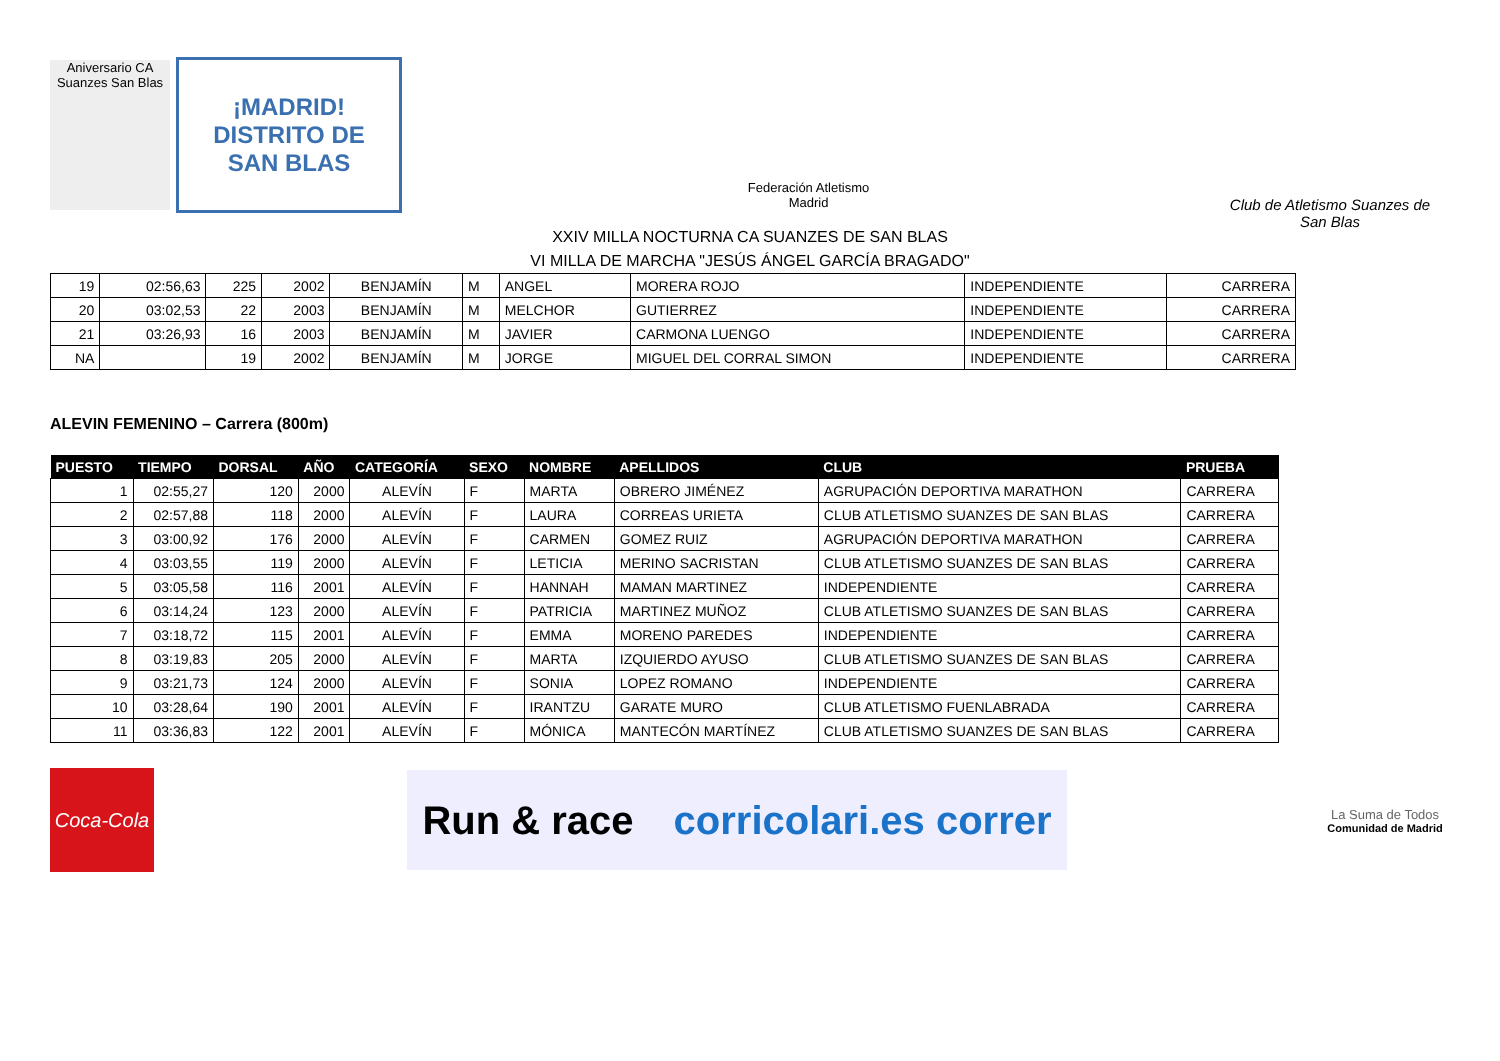Aniversario CA Suanzes San Blas
¡MADRID!
DISTRITO DE
SAN BLAS
Federación Atletismo Madrid
Club de Atletismo Suanzes de San Blas
XXIV MILLA NOCTURNA CA SUANZES DE SAN BLAS
VI MILLA DE MARCHA "JESÚS ÁNGEL GARCÍA BRAGADO"
| 19 | 02:56,63 | 225 | 2002 | BENJAMÍN | M | ANGEL | MORERA ROJO | INDEPENDIENTE | CARRERA |
| 20 | 03:02,53 | 22 | 2003 | BENJAMÍN | M | MELCHOR | GUTIERREZ | INDEPENDIENTE | CARRERA |
| 21 | 03:26,93 | 16 | 2003 | BENJAMÍN | M | JAVIER | CARMONA LUENGO | INDEPENDIENTE | CARRERA |
| NA | | 19 | 2002 | BENJAMÍN | M | JORGE | MIGUEL DEL CORRAL SIMON | INDEPENDIENTE | CARRERA |
ALEVIN FEMENINO – Carrera (800m)
| PUESTO | TIEMPO | DORSAL | AÑO | CATEGORÍA | SEXO | NOMBRE | APELLIDOS | CLUB | PRUEBA |
| --- | --- | --- | --- | --- | --- | --- | --- | --- | --- |
| 1 | 02:55,27 | 120 | 2000 | ALEVÍN | F | MARTA | OBRERO JIMÉNEZ | AGRUPACIÓN DEPORTIVA MARATHON | CARRERA |
| 2 | 02:57,88 | 118 | 2000 | ALEVÍN | F | LAURA | CORREAS URIETA | CLUB ATLETISMO SUANZES DE SAN BLAS | CARRERA |
| 3 | 03:00,92 | 176 | 2000 | ALEVÍN | F | CARMEN | GOMEZ RUIZ | AGRUPACIÓN DEPORTIVA MARATHON | CARRERA |
| 4 | 03:03,55 | 119 | 2000 | ALEVÍN | F | LETICIA | MERINO SACRISTAN | CLUB ATLETISMO SUANZES DE SAN BLAS | CARRERA |
| 5 | 03:05,58 | 116 | 2001 | ALEVÍN | F | HANNAH | MAMAN MARTINEZ | INDEPENDIENTE | CARRERA |
| 6 | 03:14,24 | 123 | 2000 | ALEVÍN | F | PATRICIA | MARTINEZ MUÑOZ | CLUB ATLETISMO SUANZES DE SAN BLAS | CARRERA |
| 7 | 03:18,72 | 115 | 2001 | ALEVÍN | F | EMMA | MORENO PAREDES | INDEPENDIENTE | CARRERA |
| 8 | 03:19,83 | 205 | 2000 | ALEVÍN | F | MARTA | IZQUIERDO AYUSO | CLUB ATLETISMO SUANZES DE SAN BLAS | CARRERA |
| 9 | 03:21,73 | 124 | 2000 | ALEVÍN | F | SONIA | LOPEZ ROMANO | INDEPENDIENTE | CARRERA |
| 10 | 03:28,64 | 190 | 2001 | ALEVÍN | F | IRANTZU | GARATE MURO | CLUB ATLETISMO FUENLABRADA | CARRERA |
| 11 | 03:36,83 | 122 | 2001 | ALEVÍN | F | MÓNICA | MANTECÓN MARTÍNEZ | CLUB ATLETISMO SUANZES DE SAN BLAS | CARRERA |
Coca-Cola
Run & race corricolari.es correr
La Suma de Todos
Comunidad de Madrid